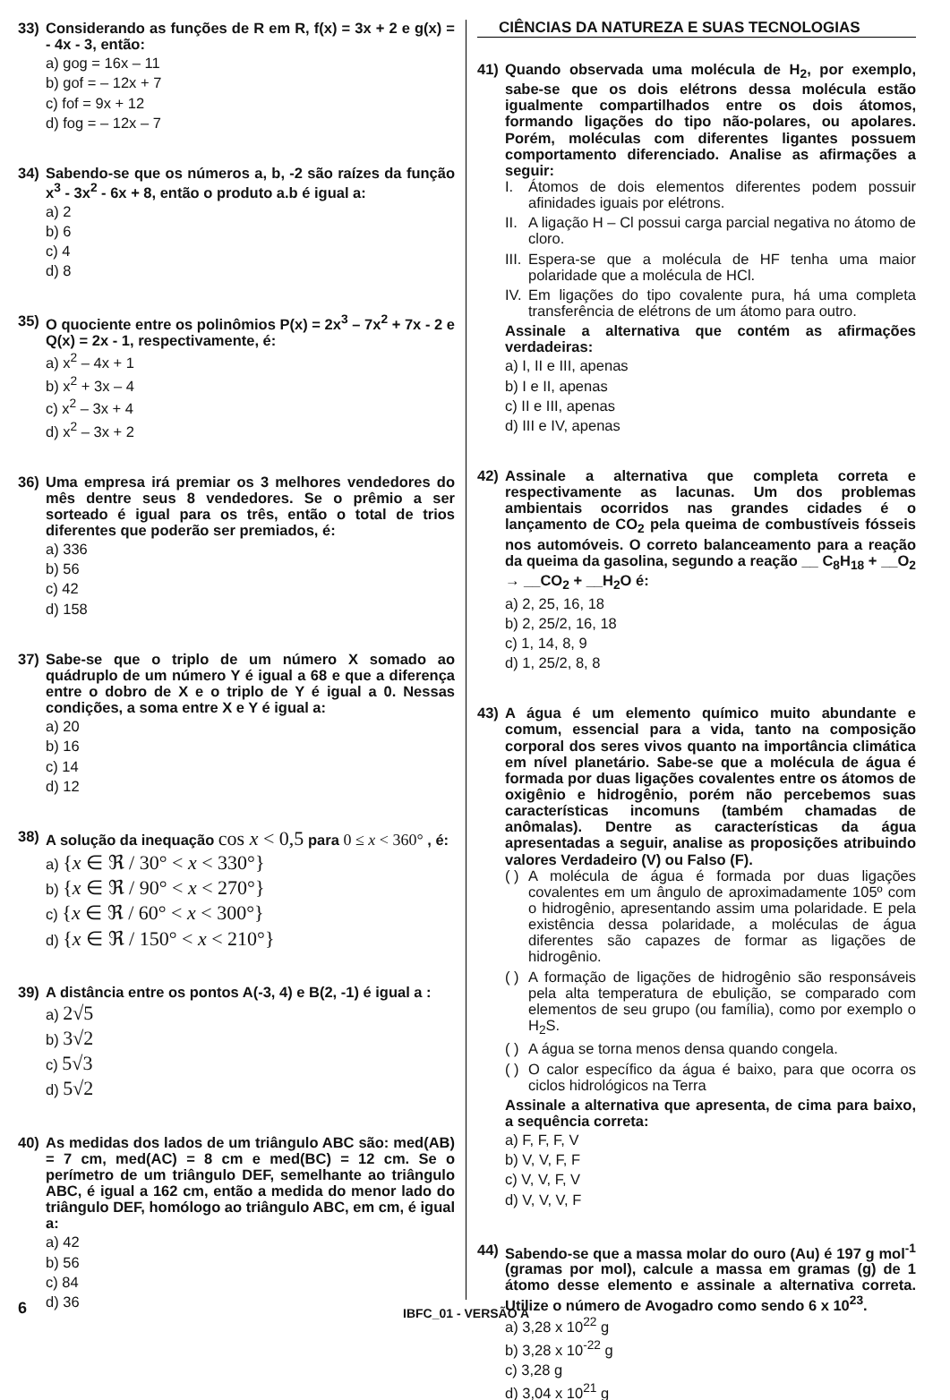33) Considerando as funções de R em R, f(x) = 3x + 2 e g(x) = - 4x - 3, então:
a) gog = 16x – 11
b) gof = – 12x + 7
c) fof = 9x + 12
d) fog = – 12x – 7
34) Sabendo-se que os números a, b, -2 são raízes da função x<sup>3</sup> - 3x<sup>2</sup> - 6x + 8, então o produto a.b é igual a:
a) 2
b) 6
c) 4
d) 8
35) O quociente entre os polinômios P(x) = 2x<sup>3</sup> – 7x<sup>2</sup> + 7x - 2 e Q(x) = 2x - 1, respectivamente, é:
a) x<sup>2</sup> – 4x + 1
b) x<sup>2</sup> + 3x – 4
c) x<sup>2</sup> – 3x + 4
d) x<sup>2</sup> – 3x + 2
36) Uma empresa irá premiar os 3 melhores vendedores do mês dentre seus 8 vendedores. Se o prêmio a ser sorteado é igual para os três, então o total de trios diferentes que poderão ser premiados, é:
a) 336
b) 56
c) 42
d) 158
37) Sabe-se que o triplo de um número X somado ao quádruplo de um número Y é igual a 68 e que a diferença entre o dobro de X e o triplo de Y é igual a 0. Nessas condições, a soma entre X e Y é igual a:
a) 20
b) 16
c) 14
d) 12
38) A solução da inequação cos x < 0,5 para 0 ≤ x < 360° , é:
a) {x ∈ ℜ / 30° < x < 330°}
b) {x ∈ ℜ / 90° < x < 270°}
c) {x ∈ ℜ / 60° < x < 300°}
d) {x ∈ ℜ / 150° < x < 210°}
39) A distância entre os pontos A(-3, 4) e B(2, -1) é igual a :
a) 2√5
b) 3√2
c) 5√3
d) 5√2
40) As medidas dos lados de um triângulo ABC são: med(AB) = 7 cm, med(AC) = 8 cm e med(BC) = 12 cm. Se o perímetro de um triângulo DEF, semelhante ao triângulo ABC, é igual a 162 cm, então a medida do menor lado do triângulo DEF, homólogo ao triângulo ABC, em cm, é igual a:
a) 42
b) 56
c) 84
d) 36
CIÊNCIAS DA NATUREZA E SUAS TECNOLOGIAS
41) Quando observada uma molécula de H<sub>2</sub>, por exemplo, sabe-se que os dois elétrons dessa molécula estão igualmente compartilhados entre os dois átomos, formando ligações do tipo não-polares, ou apolares. Porém, moléculas com diferentes ligantes possuem comportamento diferenciado. Analise as afirmações a seguir:
I. Átomos de dois elementos diferentes podem possuir afinidades iguais por elétrons.
II. A ligação H – Cl possui carga parcial negativa no átomo de cloro.
III. Espera-se que a molécula de HF tenha uma maior polaridade que a molécula de HCl.
IV. Em ligações do tipo covalente pura, há uma completa transferência de elétrons de um átomo para outro.
Assinale a alternativa que contém as afirmações verdadeiras:
a) I, II e III, apenas
b) I e II, apenas
c) II e III, apenas
d) III e IV, apenas
42) Assinale a alternativa que completa correta e respectivamente as lacunas. Um dos problemas ambientais ocorridos nas grandes cidades é o lançamento de CO<sub>2</sub> pela queima de combustíveis fósseis nos automóveis. O correto balanceamento para a reação da queima da gasolina, segundo a reação __ C<sub>8</sub>H<sub>18</sub> + __O<sub>2</sub> → __CO<sub>2</sub> + __H<sub>2</sub>O é:
a) 2, 25, 16, 18
b) 2, 25/2, 16, 18
c) 1, 14, 8, 9
d) 1, 25/2, 8, 8
43) A água é um elemento químico muito abundante e comum, essencial para a vida, tanto na composição corporal dos seres vivos quanto na importância climática em nível planetário. Sabe-se que a molécula de água é formada por duas ligações covalentes entre os átomos de oxigênio e hidrogênio, porém não percebemos suas características incomuns (também chamadas de anômalas). Dentre as características da água apresentadas a seguir, analise as proposições atribuindo valores Verdadeiro (V) ou Falso (F).
( ) A molécula de água é formada por duas ligações covalentes em um ângulo de aproximadamente 105º com o hidrogênio, apresentando assim uma polaridade. E pela existência dessa polaridade, a moléculas de água diferentes são capazes de formar as ligações de hidrogênio.
( ) A formação de ligações de hidrogênio são responsáveis pela alta temperatura de ebulição, se comparado com elementos de seu grupo (ou família), como por exemplo o H<sub>2</sub>S.
( ) A água se torna menos densa quando congela.
( ) O calor específico da água é baixo, para que ocorra os ciclos hidrológicos na Terra
Assinale a alternativa que apresenta, de cima para baixo, a sequência correta:
a) F, F, F, V
b) V, V, F, F
c) V, V, F, V
d) V, V, V, F
44) Sabendo-se que a massa molar do ouro (Au) é 197 g mol<sup>-1</sup> (gramas por mol), calcule a massa em gramas (g) de 1 átomo desse elemento e assinale a alternativa correta. Utilize o número de Avogadro como sendo 6 x 10<sup>23</sup>.
a) 3,28 x 10<sup>22</sup> g
b) 3,28 x 10<sup>-22</sup> g
c) 3,28 g
d) 3,04 x 10<sup>21</sup> g
6 IBFC_01 - VERSÃO A